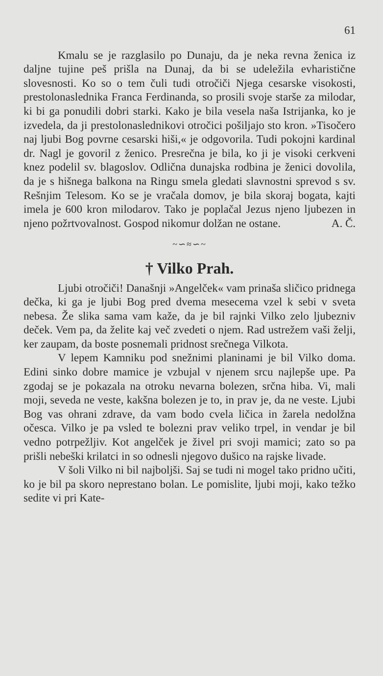61
Kmalu se je razglasilo po Dunaju, da je neka revna ženica iz daljne tujine peš prišla na Dunaj, da bi se udeležila evharistične slovesnosti. Ko so o tem čuli tudi otročiči Njega cesarske visokosti, prestolonaslednika Franca Ferdinanda, so prosili svoje starše za milodar, ki bi ga ponudili dobri starki. Kako je bila vesela naša Istrijanka, ko je izvedela, da ji prestolonaslednikovi otročici pošiljajo sto kron. »Tisočero naj ljubi Bog povrne cesarski hiši,« je odgovorila. Tudi pokojni kardinal dr. Nagl je govoril z ženico. Presrečna je bila, ko ji je visoki cerkveni knez podelil sv. blagoslov. Odlična dunajska rodbina je ženici dovolila, da je s hišnega balkona na Ringu smela gledati slavnostni sprevod s sv. Rešnjim Telesom. Ko se je vračala domov, je bila skoraj bogata, kajti imela je 600 kron milodarov. Tako je poplačal Jezus njeno ljubezen in njeno požrtvovalnost. Gospod nikomur dolžan ne ostane. A. Č.
~∽≈∽~
† Vilko Prah.
Ljubi otročiči! Današnji »Angelček« vam prinaša sličico pridnega dečka, ki ga je ljubi Bog pred dvema mesecema vzel k sebi v sveta nebesa. Že slika sama vam kaže, da je bil rajnki Vilko zelo ljubezniv deček. Vem pa, da želite kaj več zvedeti o njem. Rad ustrežem vaši želji, ker zaupam, da boste posnemali pridnost srečnega Vilkota.
V lepem Kamniku pod snežnimi planinami je bil Vilko doma. Edini sinko dobre mamice je vzbujal v njenem srcu najlepše upe. Pa zgodaj se je pokazala na otroku nevarna bolezen, srčna hiba. Vi, mali moji, seveda ne veste, kakšna bolezen je to, in prav je, da ne veste. Ljubi Bog vas ohrani zdrave, da vam bodo cvela ličica in žarela nedolžna očesca. Vilko je pa vsled te bolezni prav veliko trpel, in vendar je bil vedno potrpežljiv. Kot angelček je živel pri svoji mamici; zato so pa prišli nebeški krilatci in so odnesli njegovo dušico na rajske livade.
V šoli Vilko ni bil najboljši. Saj se tudi ni mogel tako pridno učiti, ko je bil pa skoro neprestano bolan. Le pomislite, ljubi moji, kako težko sedite vi pri Kate-